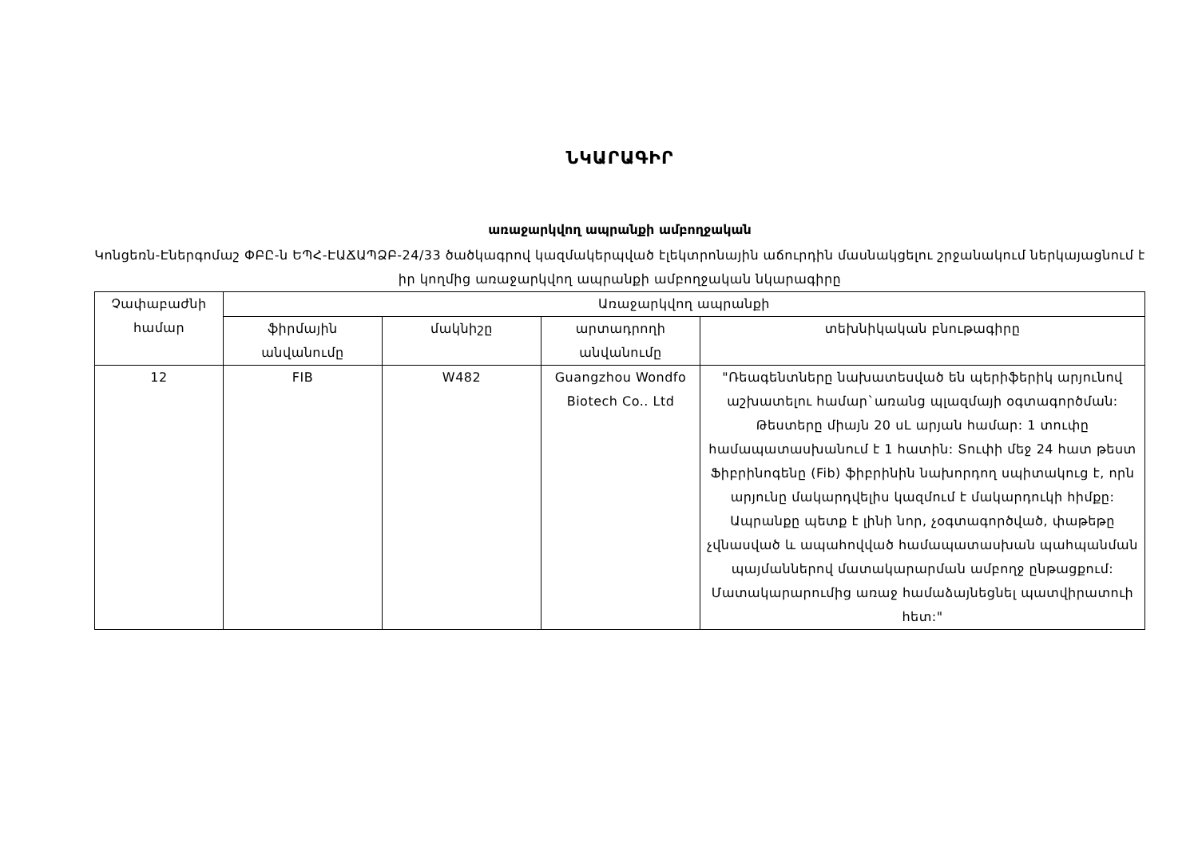ՆԿԱՐԱԳԻՐ
առաջարկվող ապրանքի ամբողջական
Կոնցեռն-Էներգոմաշ ՓԲԸ-ն ԵՊՀ-ԷԱՃԱՊՁԲ-24/33 ծածկագրով կազմակերպված էլեկտրոնային աճուրդին մասնակցելու շրջանակում ներկայացնում է իր կողմից առաջարկվող ապրանքի ամբողջական նկարագիրը
| Չափաբաժնի համար | Առաջարկվող ապրանքի | | | |
| --- | --- | --- | --- | --- |
| | ֆիրմային անվանումը | մակնիշը | արտադրողի անվանումը | տեխնիկական բնութագիրը |
| 12 | FIB | W482 | Guangzhou Wondfo Biotech Co.. Ltd | "Ռեագենտները նախատեսված են պերիֆերիկ արյունով աշխատելու համար`առանց պլազմայի օգտագործման: Թեստերը միայն 20 uL արյան համար: 1 տուփը համապատասխանում է 1 հատին: Տուփի մեջ 24 հատ թեստ Ֆիբրինոգենը (Fib) ֆիբրինին նախորդող սպիտակուց է, որն արյունը մակարդվելիս կազմում է մակարդուկի հիմքը: Ապրանքը պետք է լինի նոր, չօգտագործված, փաթեթը չվնասված և ապահովված համապատասխան պահպանման պայմաններով մատակարարման ամբողջ ընթացքում: Մատակարարումից առաջ համաձայնեցնել պատվիրատուի հետ:" |